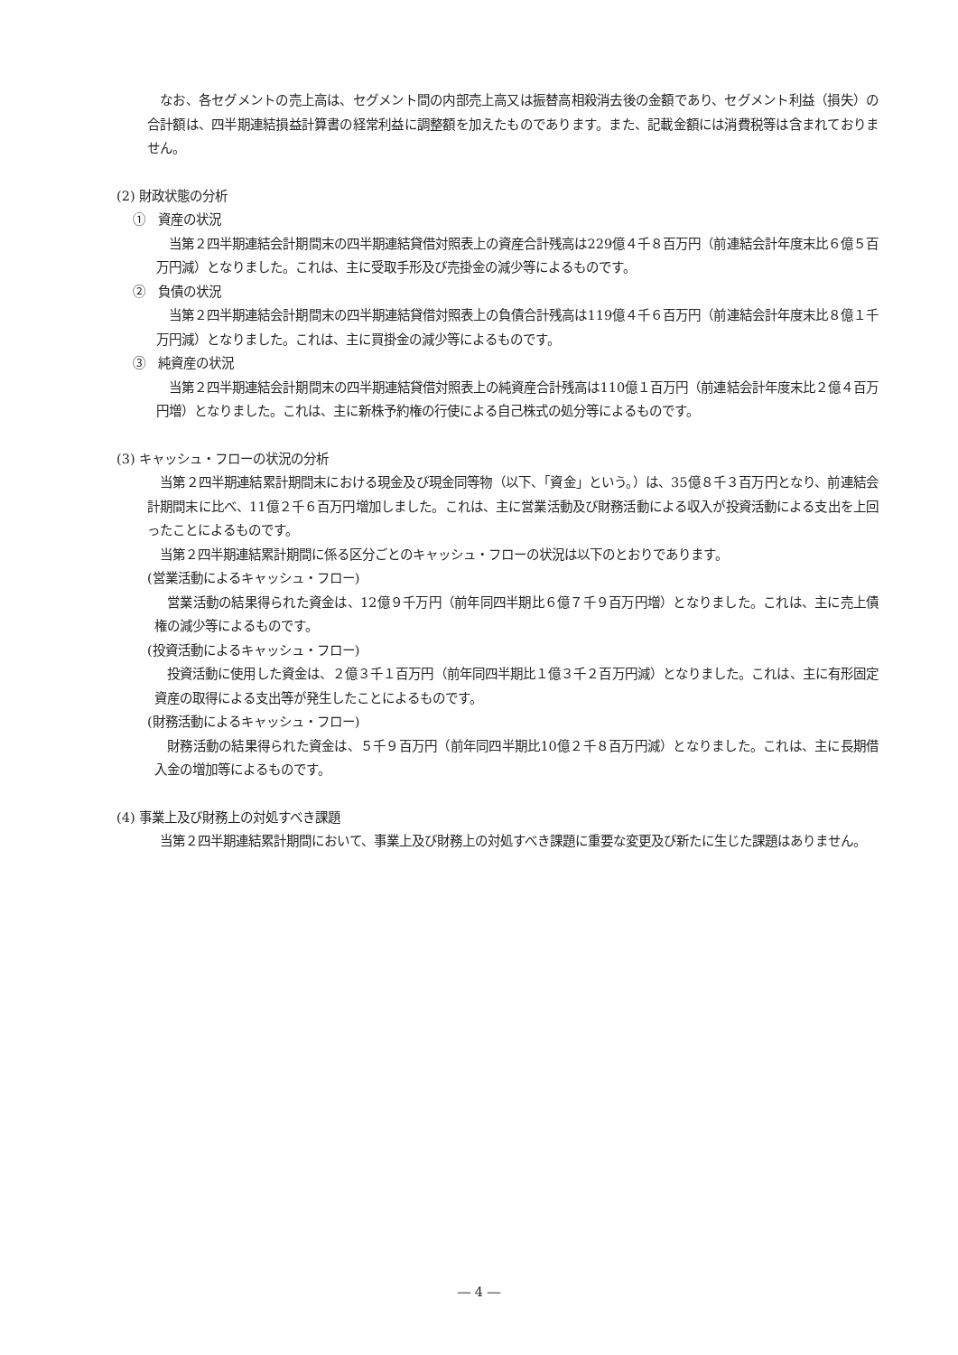なお、各セグメントの売上高は、セグメント間の内部売上高又は振替高相殺消去後の金額であり、セグメント利益（損失）の合計額は、四半期連結損益計算書の経常利益に調整額を加えたものであります。また、記載金額には消費税等は含まれておりません。
(2) 財政状態の分析
①　資産の状況
　当第２四半期連結会計期間末の四半期連結貸借対照表上の資産合計残高は229億４千８百万円（前連結会計年度末比６億５百万円減）となりました。これは、主に受取手形及び売掛金の減少等によるものです。
②　負債の状況
　当第２四半期連結会計期間末の四半期連結貸借対照表上の負債合計残高は119億４千６百万円（前連結会計年度末比８億１千万円減）となりました。これは、主に買掛金の減少等によるものです。
③　純資産の状況
　当第２四半期連結会計期間末の四半期連結貸借対照表上の純資産合計残高は110億１百万円（前連結会計年度末比２億４百万円増）となりました。これは、主に新株予約権の行使による自己株式の処分等によるものです。
(3) キャッシュ・フローの状況の分析
　当第２四半期連結累計期間末における現金及び現金同等物（以下、「資金」という。）は、35億８千３百万円となり、前連結会計期間末に比べ、11億２千６百万円増加しました。これは、主に営業活動及び財務活動による収入が投資活動による支出を上回ったことによるものです。
　当第２四半期連結累計期間に係る区分ごとのキャッシュ・フローの状況は以下のとおりであります。
(営業活動によるキャッシュ・フロー)
　営業活動の結果得られた資金は、12億９千万円（前年同四半期比６億７千９百万円増）となりました。これは、主に売上債権の減少等によるものです。
(投資活動によるキャッシュ・フロー)
　投資活動に使用した資金は、２億３千１百万円（前年同四半期比１億３千２百万円減）となりました。これは、主に有形固定資産の取得による支出等が発生したことによるものです。
(財務活動によるキャッシュ・フロー)
　財務活動の結果得られた資金は、５千９百万円（前年同四半期比10億２千８百万円減）となりました。これは、主に長期借入金の増加等によるものです。
(4) 事業上及び財務上の対処すべき課題
　当第２四半期連結累計期間において、事業上及び財務上の対処すべき課題に重要な変更及び新たに生じた課題はありません。
― 4 ―